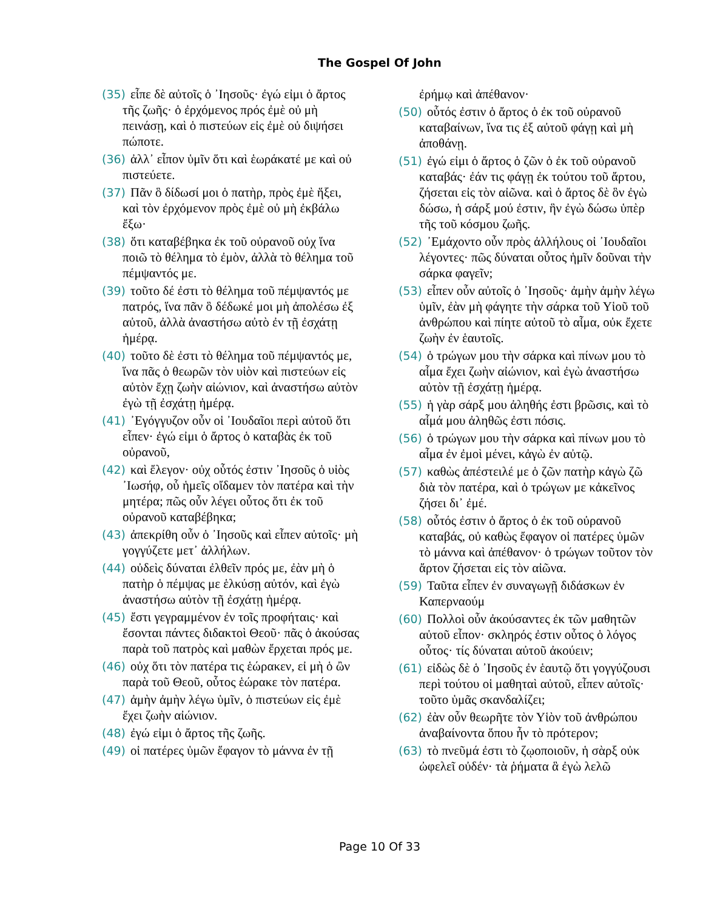The Gospel Of John
(35) εἶπε δὲ αὐτοῖς ὁ ᾿Ιησοῦς· ἐγώ εἰμι ὁ ἄρτος τῆς ζωῆς· ὁ ἐρχόμενος πρός ἐμὲ οὐ μὴ πεινάσῃ, καὶ ὁ πιστεύων εἰς ἐμὲ οὐ διψήσει πώποτε.
(36) ἀλλ᾿ εἶπον ὑμῖν ὅτι καὶ ἑωράκατέ με καὶ οὐ πιστεύετε.
(37) Πᾶν ὃ δίδωσί μοι ὁ πατὴρ, πρὸς ἐμὲ ἥξει, καὶ τὸν ἐρχόμενον πρὸς ἐμὲ οὐ μὴ ἐκβάλω ἔξω·
(38) ὅτι καταβέβηκα ἐκ τοῦ οὐρανοῦ οὐχ ἵνα ποιῶ τὸ θέλημα τὸ ἐμὸν, ἀλλὰ τὸ θέλημα τοῦ πέμψαντός με.
(39) τοῦτο δέ ἐστι τὸ θέλημα τοῦ πέμψαντός με πατρός, ἵνα πᾶν ὃ δέδωκέ μοι μὴ ἀπολέσω ἐξ αὐτοῦ, ἀλλὰ ἀναστήσω αὐτὸ ἐν τῇ ἐσχάτῃ ἡμέρᾳ.
(40) τοῦτο δὲ ἐστι τὸ θέλημα τοῦ πέμψαντός με, ἵνα πᾶς ὁ θεωρῶν τὸν υἱὸν καὶ πιστεύων εἰς αὐτὸν ἔχῃ ζωὴν αἰώνιον, καὶ ἀναστήσω αὐτὸν ἐγὼ τῇ ἐσχάτῃ ἡμέρᾳ.
(41) ᾿Εγόγγυζον οὖν οἱ ᾿Ιουδαῖοι περὶ αὐτοῦ ὅτι εἶπεν· ἐγώ εἰμι ὁ ἄρτος ὁ καταβὰς ἐκ τοῦ οὐρανοῦ,
(42) καὶ ἔλεγον· οὐχ οὗτός ἐστιν ᾿Ιησοῦς ὁ υἱὸς ᾿Ιωσήφ, οὗ ἡμεῖς οἴδαμεν τὸν πατέρα καὶ τὴν μητέρα; πῶς οὖν λέγει οὗτος ὅτι ἐκ τοῦ οὐρανοῦ καταβέβηκα;
(43) ἀπεκρίθη οὖν ὁ ᾿Ιησοῦς καὶ εἶπεν αὐτοῖς· μὴ γογγύζετε μετ᾿ ἀλλήλων.
(44) οὐδεὶς δύναται ἐλθεῖν πρός με, ἐὰν μὴ ὁ πατὴρ ὁ πέμψας με ἑλκύσῃ αὐτόν, καὶ ἐγὼ ἀναστήσω αὐτὸν τῇ ἐσχάτῃ ἡμέρᾳ.
(45) ἔστι γεγραμμένον ἐν τοῖς προφήταις· καὶ ἔσονται πάντες διδακτοὶ Θεοῦ· πᾶς ὁ ἀκούσας παρὰ τοῦ πατρὸς καὶ μαθὼν ἔρχεται πρός με.
(46) οὐχ ὅτι τὸν πατέρα τις ἑώρακεν, εἰ μὴ ὁ ὢν παρὰ τοῦ Θεοῦ, οὗτος ἑώρακε τὸν πατέρα.
(47) ἀμὴν ἀμὴν λέγω ὑμῖν, ὁ πιστεύων εἰς ἐμὲ ἔχει ζωὴν αἰώνιον.
(48) ἐγώ εἰμι ὁ ἄρτος τῆς ζωῆς.
(49) οἱ πατέρες ὑμῶν ἔφαγον τὸ μάννα ἐν τῇ
ἐρήμῳ καὶ ἀπέθανον·
(50) οὗτός ἐστιν ὁ ἄρτος ὁ ἐκ τοῦ οὐρανοῦ καταβαίνων, ἵνα τις ἐξ αὐτοῦ φάγῃ καὶ μὴ ἀποθάνῃ.
(51) ἐγώ εἰμι ὁ ἄρτος ὁ ζῶν ὁ ἐκ τοῦ οὐρανοῦ καταβάς· ἐάν τις φάγῃ ἐκ τούτου τοῦ ἄρτου, ζήσεται εἰς τὸν αἰῶνα. καὶ ὁ ἄρτος δὲ ὃν ἐγὼ δώσω, ἡ σάρξ μού ἐστιν, ἣν ἐγὼ δώσω ὑπὲρ τῆς τοῦ κόσμου ζωῆς.
(52) ᾿Εμάχοντο οὖν πρὸς ἀλλήλους οἱ ᾿Ιουδαῖοι λέγοντες· πῶς δύναται οὗτος ἡμῖν δοῦναι τὴν σάρκα φαγεῖν;
(53) εἶπεν οὖν αὐτοῖς ὁ ᾿Ιησοῦς· ἀμὴν ἀμὴν λέγω ὑμῖν, ἐὰν μὴ φάγητε τὴν σάρκα τοῦ Υἱοῦ τοῦ ἀνθρώπου καὶ πίητε αὐτοῦ τὸ αἷμα, οὐκ ἔχετε ζωὴν ἐν ἑαυτοῖς.
(54) ὁ τρώγων μου τὴν σάρκα καὶ πίνων μου τὸ αἷμα ἔχει ζωὴν αἰώνιον, καὶ ἐγὼ ἀναστήσω αὐτὸν τῇ ἐσχάτῃ ἡμέρᾳ.
(55) ἡ γὰρ σάρξ μου ἀληθής ἐστι βρῶσις, καὶ τὸ αἷμά μου ἀληθῶς ἐστι πόσις.
(56) ὁ τρώγων μου τὴν σάρκα καὶ πίνων μου τὸ αἷμα ἐν ἐμοὶ μένει, κἀγὼ ἐν αὐτῷ.
(57) καθὼς ἀπέστειλέ με ὁ ζῶν πατὴρ κἀγὼ ζῶ διὰ τὸν πατέρα, καὶ ὁ τρώγων με κἀκεῖνος ζήσει δι᾿ ἐμέ.
(58) οὗτός ἐστιν ὁ ἄρτος ὁ ἐκ τοῦ οὐρανοῦ καταβάς, οὐ καθὼς ἔφαγον οἱ πατέρες ὑμῶν τὸ μάννα καὶ ἀπέθανον· ὁ τρώγων τοῦτον τὸν ἄρτον ζήσεται εἰς τὸν αἰῶνα.
(59) Ταῦτα εἶπεν ἐν συναγωγῇ διδάσκων ἐν Καπερναούμ
(60) Πολλοὶ οὖν ἀκούσαντες ἐκ τῶν μαθητῶν αὐτοῦ εἶπον· σκληρός ἐστιν οὗτος ὁ λόγος οὗτος· τίς δύναται αὐτοῦ ἀκούειν;
(61) εἰδὼς δὲ ὁ ᾿Ιησοῦς ἐν ἑαυτῷ ὅτι γογγύζουσι περὶ τούτου οἱ μαθηταὶ αὐτοῦ, εἶπεν αὐτοῖς· τοῦτο ὑμᾶς σκανδαλίζει;
(62) ἐὰν οὖν θεωρῆτε τὸν Υἱὸν τοῦ ἀνθρώπου ἀναβαίνοντα ὅπου ἦν τὸ πρότερον;
(63) τὸ πνεῦμά ἐστι τὸ ζῳοποιοῦν, ἡ σὰρξ οὐκ ὠφελεῖ οὐδέν· τὰ ῥήματα ἃ ἐγὼ λελῶ
Page 10 Of 33